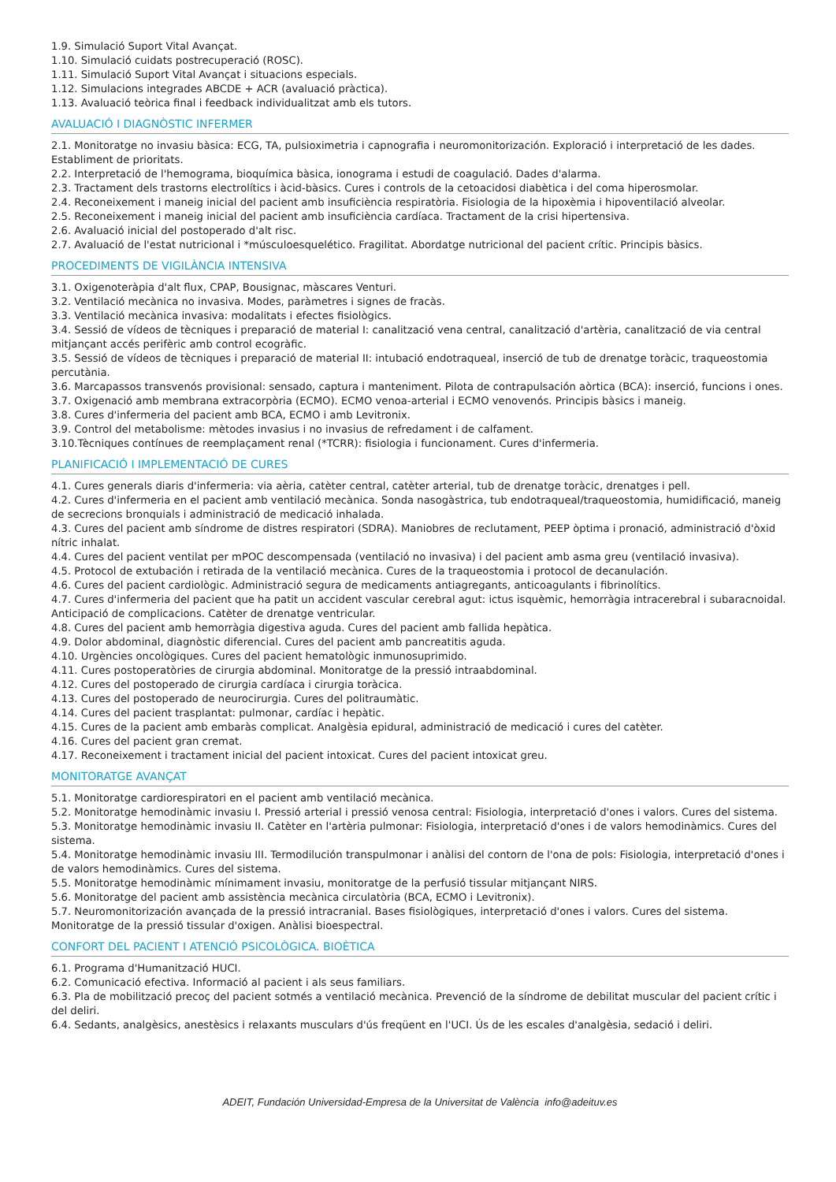1.9. Simulació Suport Vital Avançat.
1.10. Simulació cuidats postrecuperació (ROSC).
1.11. Simulació Suport Vital Avançat i situacions especials.
1.12. Simulacions integrades ABCDE + ACR (avaluació pràctica).
1.13. Avaluació teòrica final i feedback individualitzat amb els tutors.
AVALUACIÓ I DIAGNÒSTIC INFERMER
2.1. Monitoratge no invasiu bàsica: ECG, TA, pulsioximetria i capnografia i neuromonitorización. Exploració i interpretació de les dades. Establiment de prioritats.
2.2. Interpretació de l'hemograma, bioquímica bàsica, ionograma i estudi de coagulació. Dades d'alarma.
2.3. Tractament dels trastorns electrolítics i àcid-bàsics. Cures i controls de la cetoacidosi diabètica i del coma hiperosmolar.
2.4. Reconeixement i maneig inicial del pacient amb insuficiència respiratòria. Fisiologia de la hipoxèmia i hipoventilació alveolar.
2.5. Reconeixement i maneig inicial del pacient amb insuficiència cardíaca. Tractament de la crisi hipertensiva.
2.6. Avaluació inicial del postoperado d'alt risc.
2.7. Avaluació de l'estat nutricional i *músculoesquelético. Fragilitat. Abordatge nutricional del pacient crític. Principis bàsics.
PROCEDIMENTS DE VIGILÀNCIA INTENSIVA
3.1. Oxigenoteràpia d'alt flux, CPAP, Bousignac, màscares Venturi.
3.2. Ventilació mecànica no invasiva. Modes, paràmetres i signes de fracàs.
3.3. Ventilació mecànica invasiva: modalitats i efectes fisiològics.
3.4. Sessió de vídeos de tècniques i preparació de material I: canalització vena central, canalització d'artèria, canalització de via central mitjançant accés perifèric amb control ecogràfic.
3.5. Sessió de vídeos de tècniques i preparació de material II: intubació endotraqueal, inserció de tub de drenatge toràcic, traqueostomia percutània.
3.6. Marcapassos transvenós provisional: sensado, captura i manteniment. Pilota de contrapulsación aòrtica (BCA): inserció, funcions i ones.
3.7. Oxigenació amb membrana extracorpòria (ECMO). ECMO venoa-arterial i ECMO venovenós. Principis bàsics i maneig.
3.8. Cures d'infermeria del pacient amb BCA, ECMO i amb Levitronix.
3.9. Control del metabolisme: mètodes invasius i no invasius de refredament i de calfament.
3.10.Tècniques contínues de reemplaçament renal (*TCRR): fisiologia i funcionament. Cures d'infermeria.
PLANIFICACIÓ I IMPLEMENTACIÓ DE CURES
4.1. Cures generals diaris d'infermeria: via aèria, catèter central, catèter arterial, tub de drenatge toràcic, drenatges i pell.
4.2. Cures d'infermeria en el pacient amb ventilació mecànica. Sonda nasogàstrica, tub endotraqueal/traqueostomia, humidificació, maneig de secrecions bronquials i administració de medicació inhalada.
4.3. Cures del pacient amb síndrome de distres respiratori (SDRA). Maniobres de reclutament, PEEP òptima i pronació, administració d'òxid nítric inhalat.
4.4. Cures del pacient ventilat per mPOC descompensada (ventilació no invasiva) i del pacient amb asma greu (ventilació invasiva).
4.5. Protocol de extubación i retirada de la ventilació mecànica. Cures de la traqueostomia i protocol de decanulación.
4.6. Cures del pacient cardiològic. Administració segura de medicaments antiagregants, anticoagulants i fibrinolítics.
4.7. Cures d'infermeria del pacient que ha patit un accident vascular cerebral agut: ictus isquèmic, hemorràgia intracerebral i subaracnoidal. Anticipació de complicacions. Catèter de drenatge ventricular.
4.8. Cures del pacient amb hemorràgia digestiva aguda. Cures del pacient amb fallida hepàtica.
4.9. Dolor abdominal, diagnòstic diferencial. Cures del pacient amb pancreatitis aguda.
4.10. Urgències oncològiques. Cures del pacient hematològic inmunosuprimido.
4.11. Cures postoperatòries de cirurgia abdominal. Monitoratge de la pressió intraabdominal.
4.12. Cures del postoperado de cirurgia cardíaca i cirurgia toràcica.
4.13. Cures del postoperado de neurocirurgia. Cures del politraumàtic.
4.14. Cures del pacient trasplantat: pulmonar, cardíac i hepàtic.
4.15. Cures de la pacient amb embaràs complicat. Analgèsia epidural, administració de medicació i cures del catèter.
4.16. Cures del pacient gran cremat.
4.17. Reconeixement i tractament inicial del pacient intoxicat. Cures del pacient intoxicat greu.
MONITORATGE AVANÇAT
5.1. Monitoratge cardiorespiratori en el pacient amb ventilació mecànica.
5.2. Monitoratge hemodinàmic invasiu I. Pressió arterial i pressió venosa central: Fisiologia, interpretació d'ones i valors. Cures del sistema.
5.3. Monitoratge hemodinàmic invasiu II. Catèter en l'artèria pulmonar: Fisiologia, interpretació d'ones i de valors hemodinàmics. Cures del sistema.
5.4. Monitoratge hemodinàmic invasiu III. Termodilución transpulmonar i anàlisi del contorn de l'ona de pols: Fisiologia, interpretació d'ones i de valors hemodinàmics. Cures del sistema.
5.5. Monitoratge hemodinàmic mínimament invasiu, monitoratge de la perfusió tissular mitjançant NIRS.
5.6. Monitoratge del pacient amb assistència mecànica circulatòria (BCA, ECMO i Levitronix).
5.7. Neuromonitorización avançada de la pressió intracranial. Bases fisiològiques, interpretació d'ones i valors. Cures del sistema. Monitoratge de la pressió tissular d'oxigen. Anàlisi bioespectral.
CONFORT DEL PACIENT I ATENCIÓ PSICOLÒGICA. BIOÈTICA
6.1. Programa d'Humanització HUCI.
6.2. Comunicació efectiva. Informació al pacient i als seus familiars.
6.3. Pla de mobilització precoç del pacient sotmés a ventilació mecànica. Prevenció de la síndrome de debilitat muscular del pacient crític i del deliri.
6.4. Sedants, analgèsics, anestèsics i relaxants musculars d'ús freqüent en l'UCI. Ús de les escales d'analgèsia, sedació i deliri.
ADEIT, Fundación Universidad-Empresa de la Universitat de València info@adeituv.es